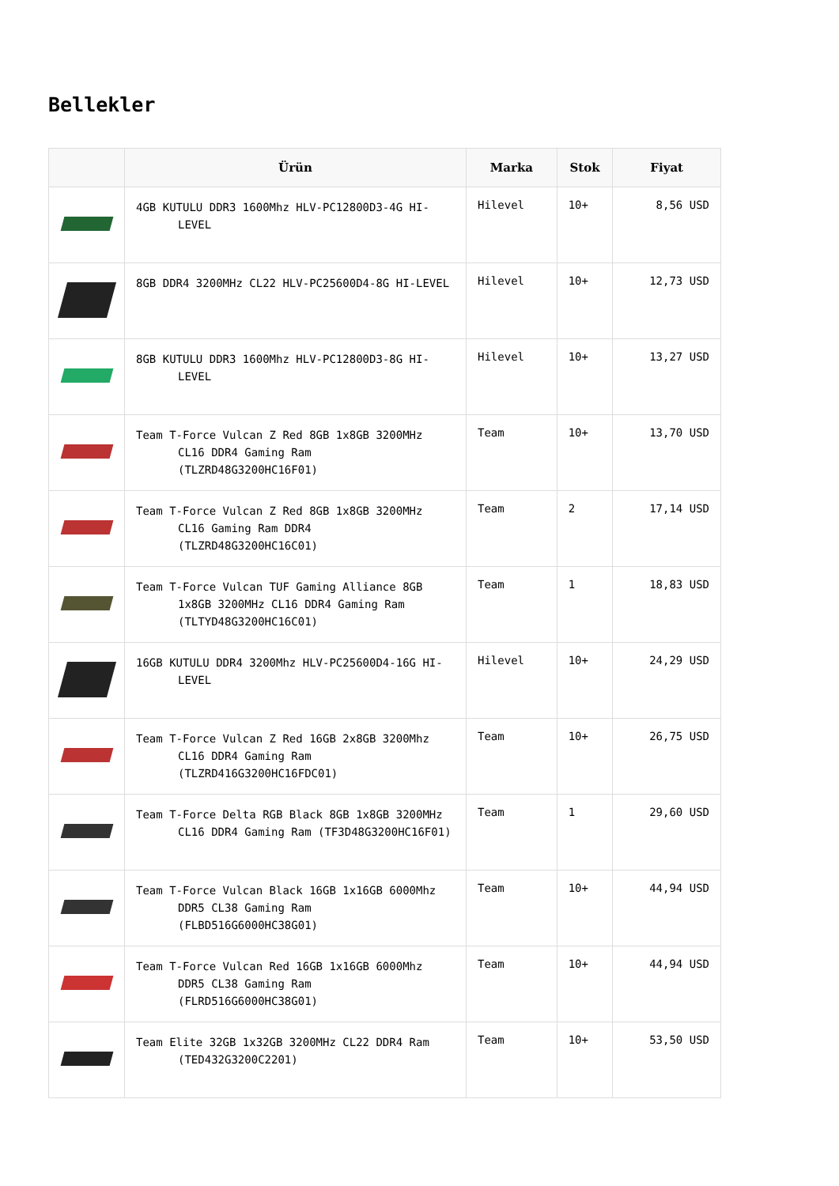Bellekler
| | Ürün | Marka | Stok | Fiyat |
| --- | --- | --- | --- | --- |
| | 4GB KUTULU DDR3 1600Mhz HLV-PC12800D3-4G HI-LEVEL | Hilevel | 10+ | 8,56 USD |
| | 8GB DDR4 3200MHz CL22 HLV-PC25600D4-8G HI-LEVEL | Hilevel | 10+ | 12,73 USD |
| | 8GB KUTULU DDR3 1600Mhz HLV-PC12800D3-8G HI-LEVEL | Hilevel | 10+ | 13,27 USD |
| | Team T-Force Vulcan Z Red 8GB 1x8GB 3200MHz CL16 DDR4 Gaming Ram (TLZRD48G3200HC16F01) | Team | 10+ | 13,70 USD |
| | Team T-Force Vulcan Z Red 8GB 1x8GB 3200MHz CL16 Gaming Ram DDR4 (TLZRD48G3200HC16C01) | Team | 2 | 17,14 USD |
| | Team T-Force Vulcan TUF Gaming Alliance 8GB 1x8GB 3200MHz CL16 DDR4 Gaming Ram (TLTYD48G3200HC16C01) | Team | 1 | 18,83 USD |
| | 16GB KUTULU DDR4 3200Mhz HLV-PC25600D4-16G HI-LEVEL | Hilevel | 10+ | 24,29 USD |
| | Team T-Force Vulcan Z Red 16GB 2x8GB 3200Mhz CL16 DDR4 Gaming Ram (TLZRD416G3200HC16FDC01) | Team | 10+ | 26,75 USD |
| | Team T-Force Delta RGB Black 8GB 1x8GB 3200MHz CL16 DDR4 Gaming Ram (TF3D48G3200HC16F01) | Team | 1 | 29,60 USD |
| | Team T-Force Vulcan Black 16GB 1x16GB 6000Mhz DDR5 CL38 Gaming Ram (FLBD516G6000HC38G01) | Team | 10+ | 44,94 USD |
| | Team T-Force Vulcan Red 16GB 1x16GB 6000Mhz DDR5 CL38 Gaming Ram (FLRD516G6000HC38G01) | Team | 10+ | 44,94 USD |
| | Team Elite 32GB 1x32GB 3200MHz CL22 DDR4 Ram (TED432G3200C2201) | Team | 10+ | 53,50 USD |